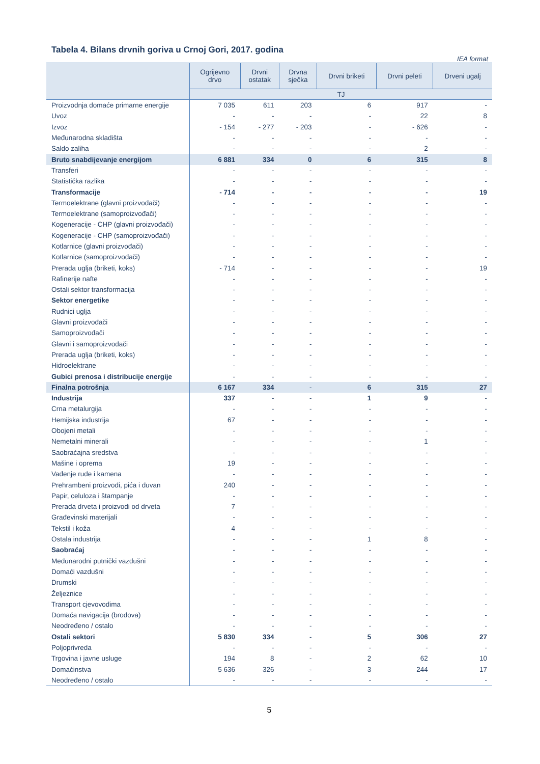Tabela 4. Bilans drvnih goriva u Crnoj Gori, 2017. godina
IEA format
| | Ogrijevno drvo | Drvni ostatak | Drvna sječka | Drvni briketi | Drvni peleti | Drveni ugalj |
| --- | --- | --- | --- | --- | --- | --- |
| | TJ | | | | | |
| Proizvodnja domaće primarne energije | 7 035 | 611 | 203 | 6 | 917 | - |
| Uvoz | - | - | - | - | 22 | 8 |
| Izvoz | - 154 | - 277 | - 203 | - | - 626 | - |
| Međunarodna skladišta | - | - | - | - | - | - |
| Saldo zaliha | - | - | - | - | 2 | - |
| Bruto snabdijevanje energijom | 6 881 | 334 | 0 | 6 | 315 | 8 |
| Transferi | - | - | - | - | - | - |
| Statistička razlika | - | - | - | - | - | - |
| Transformacije | - 714 | - | - | - | - | 19 |
| Termoelektrane (glavni proizvođači) | - | - | - | - | - | - |
| Termoelektrane (samoproizvođači) | - | - | - | - | - | - |
| Kogeneracije - CHP (glavni proizvođači) | - | - | - | - | - | - |
| Kogeneracije - CHP (samoproizvođači) | - | - | - | - | - | - |
| Kotlarnice (glavni proizvođači) | - | - | - | - | - | - |
| Kotlarnice (samoproizvođači) | - | - | - | - | - | - |
| Prerada uglja (briketi, koks) | - 714 | - | - | - | - | 19 |
| Rafinerije nafte | - | - | - | - | - | - |
| Ostali sektor transformacija | - | - | - | - | - | - |
| Sektor energetike | - | - | - | - | - | - |
| Rudnici uglja | - | - | - | - | - | - |
| Glavni proizvođači | - | - | - | - | - | - |
| Samoproizvođači | - | - | - | - | - | - |
| Glavni i samoproizvođači | - | - | - | - | - | - |
| Prerada uglja (briketi, koks) | - | - | - | - | - | - |
| Hidroelektrane | - | - | - | - | - | - |
| Gubici prenosa i distribucije energije | - | - | - | - | - | - |
| Finalna potrošnja | 6 167 | 334 | - | 6 | 315 | 27 |
| Industrija | 337 | - | - | 1 | 9 | - |
| Crna metalurgija | - | - | - | - | - | - |
| Hemijska industrija | 67 | - | - | - | - | - |
| Obojeni metali | - | - | - | - | - | - |
| Nemetalni minerali | - | - | - | - | 1 | - |
| Saobraćajna sredstva | - | - | - | - | - | - |
| Mašine i oprema | 19 | - | - | - | - | - |
| Vađenje rude i kamena | - | - | - | - | - | - |
| Prehrambeni proizvodi, pića i duvan | 240 | - | - | - | - | - |
| Papir, celuloza i štampanje | - | - | - | - | - | - |
| Prerada drveta i proizvodi od drveta | 7 | - | - | - | - | - |
| Građevinski materijali | - | - | - | - | - | - |
| Tekstil i koža | 4 | - | - | - | - | - |
| Ostala industrija | - | - | - | 1 | 8 | - |
| Saobraćaj | - | - | - | - | - | - |
| Međunarodni putnički vazdušni | - | - | - | - | - | - |
| Domaći vazdušni | - | - | - | - | - | - |
| Drumski | - | - | - | - | - | - |
| Željeznice | - | - | - | - | - | - |
| Transport cjevovodima | - | - | - | - | - | - |
| Domaća navigacija (brodova) | - | - | - | - | - | - |
| Neodređeno / ostalo | - | - | - | - | - | - |
| Ostali sektori | 5 830 | 334 | - | 5 | 306 | 27 |
| Poljoprivreda | - | - | - | - | - | - |
| Trgovina i javne usluge | 194 | 8 | - | 2 | 62 | 10 |
| Domaćinstva | 5 636 | 326 | - | 3 | 244 | 17 |
| Neodređeno / ostalo | - | - | - | - | - | - |
5